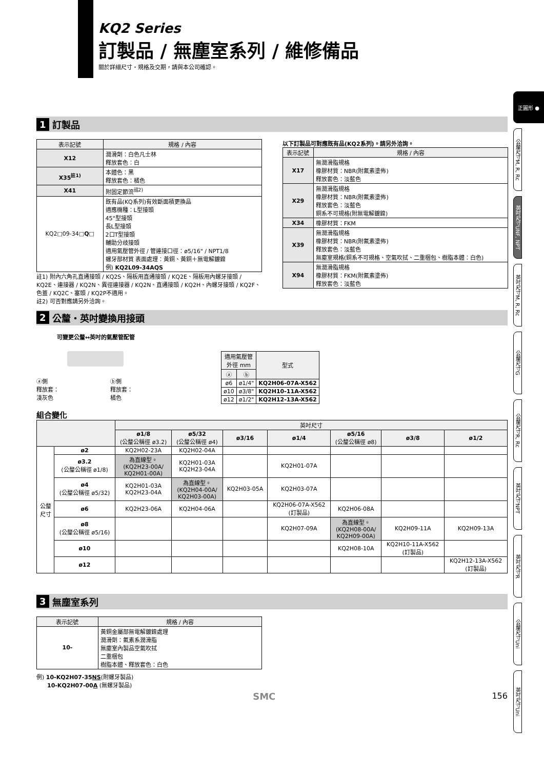KQ2 Series
訂製品 / 無塵室系列 / 維修備品
關於詳細尺寸・規格及交期，請與本公司確認。
正圓形 ●
公釐尺寸M, R, Rc
英吋尺寸UNF, NPT
英吋尺寸M, R, Rc
公釐尺寸G
公釐尺寸R, Rc
英吋尺寸NPT
英吋尺寸R
公釐尺寸Uni
英吋尺寸Uni
1 訂製品
| 表示記號 | 規格 / 內容 |
| --- | --- |
| X12 | 潤滑劑：白色凡士林 釋放套色：白 |
| X35<sup>註1)</sup> | 本體色：黑 釋放套色：橘色 |
| X41 | 附固定節流<sup>註2)</sup> |
| KQ2□09-34□ Q □ | 既有品(KQ系列)有效斷面積更換品 適應機種：L型接頭 45°型接頭 長L型接頭 2口T型接頭 輔助分歧接頭 適用氣壓管外徑 / 管連接口徑：ø5/16" / NPT1/8 螺牙部材質 表面處理：黃銅、黃銅＋無電解鍍鎳 例) KQ2L09-34AQS |
註1) 附內六角孔直通接頭 / KQ2S、隔板用直通接頭 / KQ2E、隔板用內螺牙接頭 / KQ2E、連接器 / KQ2N、異徑連接器 / KQ2N、直通接頭 / KQ2H、內螺牙接頭 / KQ2F、色蓋 / KQ2C、塞頭 / KQ2P不適用。
註2) 可否對應請另外洽詢。
以下訂製品可對應既有品(KQ2系列)。請另外洽詢。
| 表示記號 | 規格 / 內容 |
| --- | --- |
| X17 | 無潤滑脂規格 橡膠材質：NBR(附氟素塗佈) 釋放套色：淡藍色 |
| X29 | 無潤滑脂規格 橡膠材質：NBR(附氟素塗佈) 釋放套色：淡藍色 銅系不可規格(附無電解鍍鎳) |
| X34 | 橡膠材質：FKM |
| X39 | 無潤滑脂規格 橡膠材質：NBR(附氟素塗佈) 釋放套色：淡藍色 無塵室規格(銅系不可規格、空氣吹拭、二重梱包、樹脂本體：白色) |
| X94 | 無潤滑脂規格 橡膠材質：FKM(附氟素塗佈) 釋放套色：淡藍色 |
2 公釐・英吋變換用接頭
可變更公釐↔英吋的氣壓管配管
ⓐ側
釋放套：
淺灰色 ⓑ側
釋放套：
橘色
| 適用氣壓管 外徑 mm | | 型式 |
| --- | --- | --- |
| ⓐ | ⓑ | |
| ø6 | ø1/4" | KQ2H06-07A-X562 |
| ø10 | ø3/8" | KQ2H10-11A-X562 |
| ø12 | ø1/2" | KQ2H12-13A-X562 |
組合變化
| | | 英吋尺寸 | | | | | | |
| --- | --- | --- | --- | --- | --- | --- | --- | --- |
| | | ø1/8 (公釐公稱徑 ø3.2) | ø5/32 (公釐公稱徑 ø4) | ø3/16 | ø1/4 | ø5/16 (公釐公稱徑 ø8) | ø3/8 | ø1/2 |
| 公釐 尺寸 | ø2 | KQ2H02-23A | KQ2H02-04A | | | | | |
| | ø3.2 (公釐公稱徑 ø1/8) | 為直線型。 (KQ2H23-00A/ KQ2H01-00A) | KQ2H01-03A KQ2H23-04A | | KQ2H01-07A | | | |
| | ø4 (公釐公稱徑 ø5/32) | KQ2H01-03A KQ2H23-04A | 為直線型。 (KQ2H04-00A/ KQ2H03-00A) | KQ2H03-05A | KQ2H03-07A | | | |
| | ø6 | KQ2H23-06A | KQ2H04-06A | | KQ2H06-07A-X562 (訂製品) | KQ2H06-08A | | |
| | ø8 (公釐公稱徑 ø5/16) | | | | KQ2H07-09A | 為直線型。 (KQ2H08-00A/ KQ2H09-00A) | KQ2H09-11A | KQ2H09-13A |
| | ø10 | | | | | KQ2H08-10A | KQ2H10-11A-X562 (訂製品) | |
| | ø12 | | | | | | | KQ2H12-13A-X562 (訂製品) |
3 無塵室系列
| 表示記號 | 規格 / 內容 |
| --- | --- |
| 10- | 黃銅金屬部無電解鍍鎳處理 潤滑劑：氟素系潤滑脂 無塵室內製品空氣吹拭 二重梱包 樹脂本體、釋放套色：白色 |
例) 10-KQ2H07-35NS(附螺牙製品)
10-KQ2H07-00A (無螺牙製品)
SMC 156